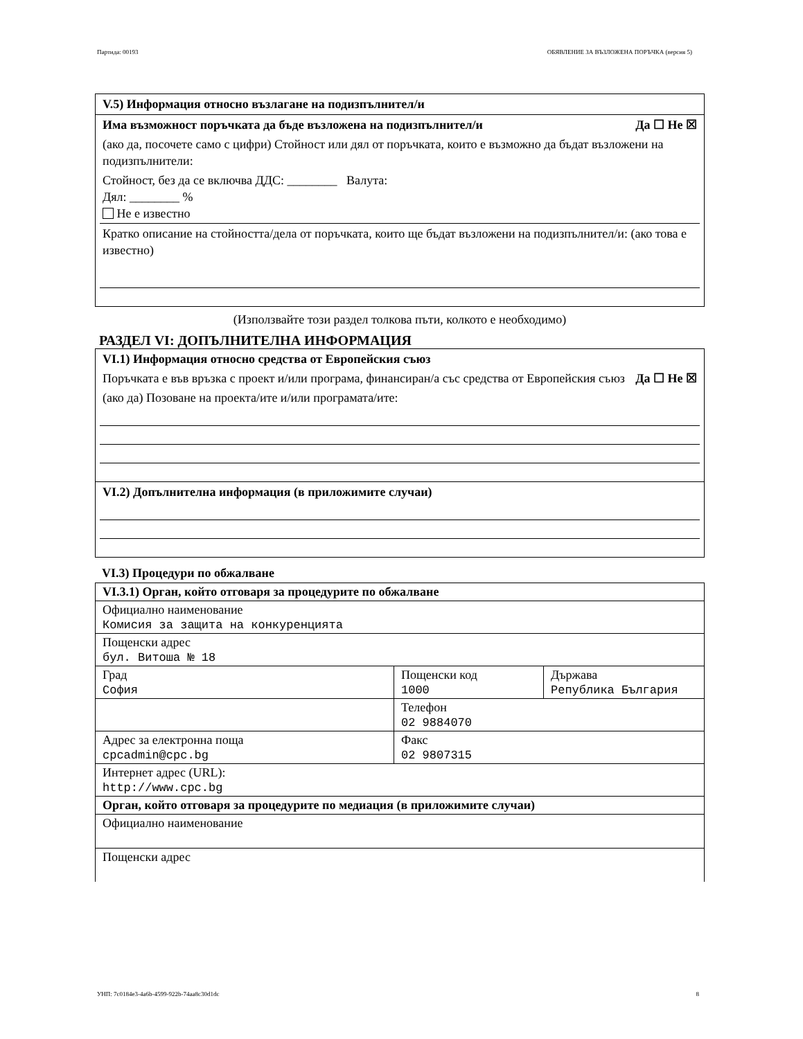Партида: 00193 ОБЯВЛЕНИЕ ЗА ВЪЗЛОЖЕНА ПОРЪЧКА (версия 5)
V.5) Информация относно възлагане на подизпълнител/и
Има възможност поръчката да бъде възложена на подизпълнител/и Да ☐ Не ☒
(ако да, посочете само с цифри) Стойност или дял от поръчката, които е възможно да бъдат възложени на подизпълнители:
Стойност, без да се включва ДДС: ________ Валута:
Дял: ________ %
Не е известно
Кратко описание на стойността/дела от поръчката, които ще бъдат възложени на подизпълнител/и: (ако това е известно)
(Използвайте този раздел толкова пъти, колкото е необходимо)
РАЗДЕЛ VI: ДОПЪЛНИТЕЛНА ИНФОРМАЦИЯ
VI.1) Информация относно средства от Европейския съюз
Поръчката е във връзка с проект и/или програма, финансиран/а със средства от Европейския съюз Да ☐ Не ☒
(ако да) Позоване на проекта/ите и/или програмата/ите:
VI.2) Допълнителна информация (в приложимите случаи)
VI.3) Процедури по обжалване
| VI.3.1) Орган, който отговаря за процедурите по обжалване | | |
| Официално наименование Комисия за защита на конкуренцията | | |
| Пощенски адрес бул. Витоша № 18 | | |
| Град София | Пощенски код 1000 | Държава Република България |
| | Телефон 02 9884070 | |
| Адрес за електронна поща cpcadmin@cpc.bg | Факс 02 9807315 | |
| Интернет адрес (URL): http://www.cpc.bg | | |
| Орган, който отговаря за процедурите по медиация (в приложимите случаи) | | |
| Официално наименование | | |
| Пощенски адрес | | |
УНП: 7c0184e3-4a6b-4599-922b-74aa8c30d1dc 8